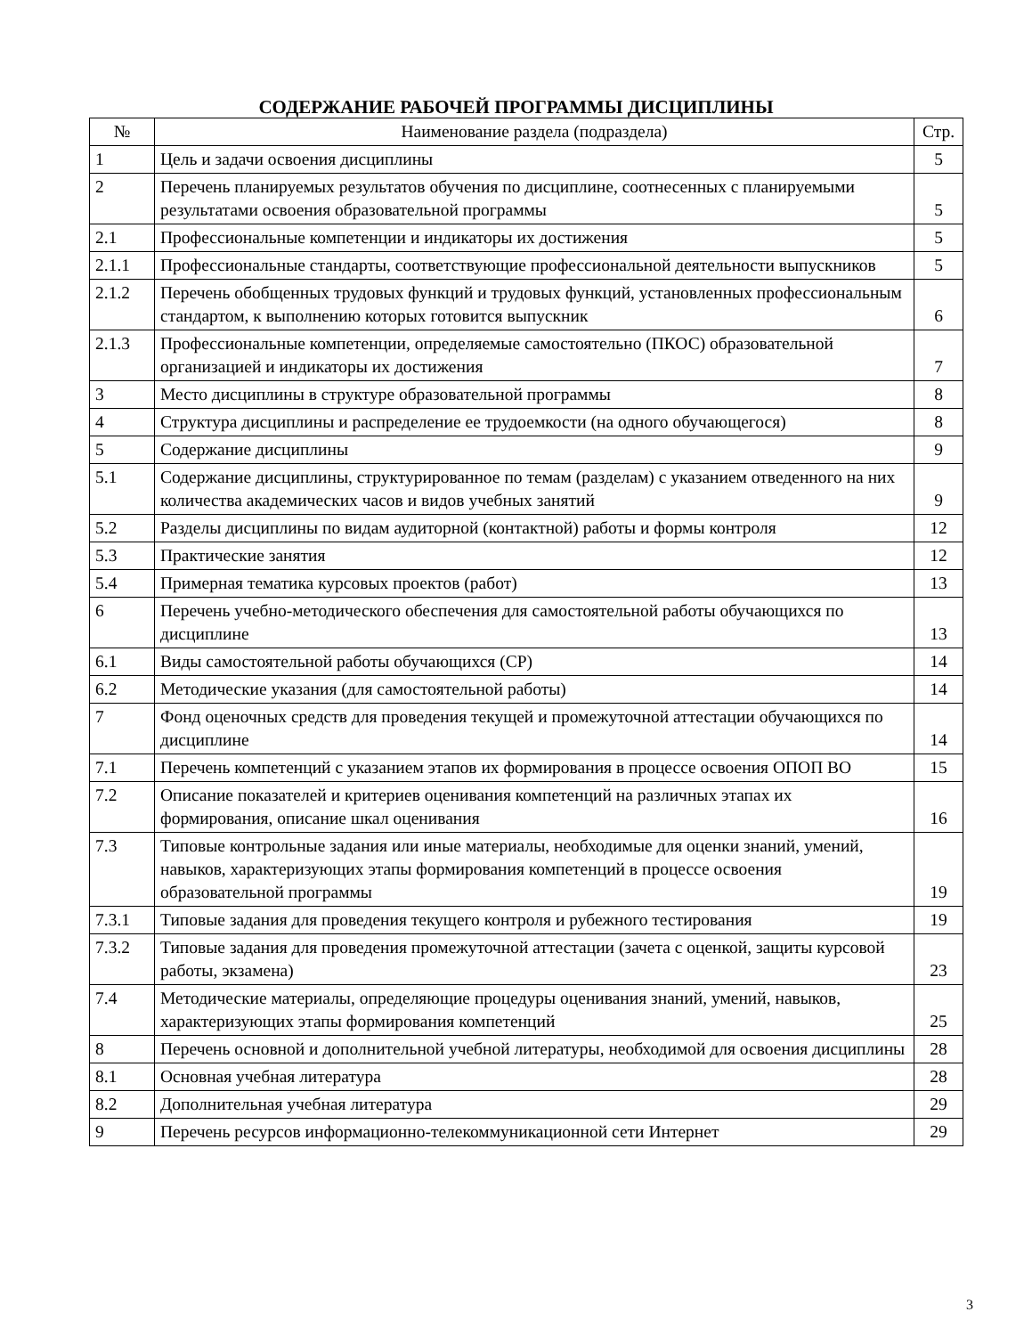СОДЕРЖАНИЕ РАБОЧЕЙ ПРОГРАММЫ ДИСЦИПЛИНЫ
| № | Наименование раздела (подраздела) | Стр. |
| --- | --- | --- |
| 1 | Цель и задачи освоения дисциплины | 5 |
| 2 | Перечень планируемых результатов обучения по дисциплине, соотнесенных с планируемыми результатами освоения образовательной программы | 5 |
| 2.1 | Профессиональные компетенции и индикаторы их достижения | 5 |
| 2.1.1 | Профессиональные стандарты, соответствующие профессиональной деятельности выпускников | 5 |
| 2.1.2 | Перечень обобщенных трудовых функций и трудовых функций, установленных профессиональным стандартом, к выполнению которых готовится выпускник | 6 |
| 2.1.3 | Профессиональные компетенции, определяемые самостоятельно (ПКОС) образовательной организацией и индикаторы их достижения | 7 |
| 3 | Место дисциплины в структуре образовательной программы | 8 |
| 4 | Структура дисциплины и распределение ее трудоемкости (на одного обучающегося) | 8 |
| 5 | Содержание дисциплины | 9 |
| 5.1 | Содержание дисциплины, структурированное по темам (разделам) с указанием отведенного на них количества академических часов и видов учебных занятий | 9 |
| 5.2 | Разделы дисциплины по видам аудиторной (контактной) работы и формы контроля | 12 |
| 5.3 | Практические занятия | 12 |
| 5.4 | Примерная тематика курсовых проектов (работ) | 13 |
| 6 | Перечень учебно-методического обеспечения для самостоятельной работы обучающихся по дисциплине | 13 |
| 6.1 | Виды самостоятельной работы обучающихся (СР) | 14 |
| 6.2 | Методические указания (для самостоятельной работы) | 14 |
| 7 | Фонд оценочных средств для проведения текущей и промежуточной аттестации обучающихся по дисциплине | 14 |
| 7.1 | Перечень компетенций с указанием этапов их формирования в процессе освоения ОПОП ВО | 15 |
| 7.2 | Описание показателей и критериев оценивания компетенций на различных этапах их формирования, описание шкал оценивания | 16 |
| 7.3 | Типовые контрольные задания или иные материалы, необходимые для оценки знаний, умений, навыков, характеризующих этапы формирования компетенций в процессе освоения образовательной программы | 19 |
| 7.3.1 | Типовые задания для проведения текущего контроля и рубежного тестирования | 19 |
| 7.3.2 | Типовые задания для проведения промежуточной аттестации (зачета с оценкой, защиты курсовой работы, экзамена) | 23 |
| 7.4 | Методические материалы, определяющие процедуры оценивания знаний, умений, навыков, характеризующих этапы формирования компетенций | 25 |
| 8 | Перечень основной и дополнительной учебной литературы, необходимой для освоения дисциплины | 28 |
| 8.1 | Основная учебная литература | 28 |
| 8.2 | Дополнительная учебная литература | 29 |
| 9 | Перечень ресурсов информационно-телекоммуникационной сети Интернет | 29 |
3